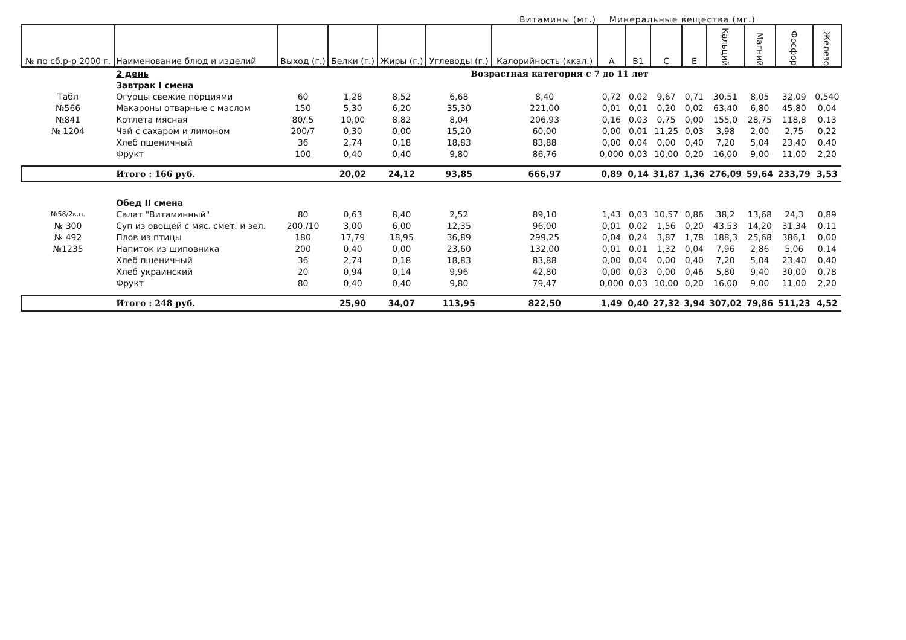Витамины (мг.) Минеральные вещества (мг.)
| № по сб.р-р 2000 г. | Наименование блюд и изделий | Выход (г.) | Белки (г.) | Жиры (г.) | Углеводы (г.) | Калорийность (ккал.) | А | В1 | С | Е | Кальций | Магний | Фосфор | Железо |
| --- | --- | --- | --- | --- | --- | --- | --- | --- | --- | --- | --- | --- | --- | --- |
| | 2 день | Возрастная категория с 7 до 11 лет | | | | | | | | | | | | |
| | Завтрак I смена | | | | | | | | | | | | | |
| Табл | Огурцы свежие порциями | 60 | 1,28 | 8,52 | 6,68 | 8,40 | 0,72 | 0,02 | 9,67 | 0,71 | 30,51 | 8,05 | 32,09 | 0,540 |
| №566 | Макароны отварные с маслом | 150 | 5,30 | 6,20 | 35,30 | 221,00 | 0,01 | 0,01 | 0,20 | 0,02 | 63,40 | 6,80 | 45,80 | 0,04 |
| №841 | Котлета мясная | 80/.5 | 10,00 | 8,82 | 8,04 | 206,93 | 0,16 | 0,03 | 0,75 | 0,00 | 155,0 | 28,75 | 118,8 | 0,13 |
| № 1204 | Чай с сахаром и лимоном | 200/7 | 0,30 | 0,00 | 15,20 | 60,00 | 0,00 | 0,01 | 11,25 | 0,03 | 3,98 | 2,00 | 2,75 | 0,22 |
| | Хлеб пшеничный | 36 | 2,74 | 0,18 | 18,83 | 83,88 | 0,00 | 0,04 | 0,00 | 0,40 | 7,20 | 5,04 | 23,40 | 0,40 |
| | Фрукт | 100 | 0,40 | 0,40 | 9,80 | 86,76 | 0,000 | 0,03 | 10,00 | 0,20 | 16,00 | 9,00 | 11,00 | 2,20 |
| | Итого : 166 руб. | | 20,02 | 24,12 | 93,85 | 666,97 | 0,89 | 0,14 | 31,87 | 1,36 | 276,09 | 59,64 | 233,79 | 3,53 |
| | Обед II смена | | | | | | | | | | | | | |
| №58/2к.п. | Салат "Витаминный" | 80 | 0,63 | 8,40 | 2,52 | 89,10 | 1,43 | 0,03 | 10,57 | 0,86 | 38,2 | 13,68 | 24,3 | 0,89 |
| № 300 | Суп из овощей с мяс. смет. и зел. | 200./10 | 3,00 | 6,00 | 12,35 | 96,00 | 0,01 | 0,02 | 1,56 | 0,20 | 43,53 | 14,20 | 31,34 | 0,11 |
| № 492 | Плов из птицы | 180 | 17,79 | 18,95 | 36,89 | 299,25 | 0,04 | 0,24 | 3,87 | 1,78 | 188,3 | 25,68 | 386,1 | 0,00 |
| №1235 | Напиток из шиповника | 200 | 0,40 | 0,00 | 23,60 | 132,00 | 0,01 | 0,01 | 1,32 | 0,04 | 7,96 | 2,86 | 5,06 | 0,14 |
| | Хлеб пшеничный | 36 | 2,74 | 0,18 | 18,83 | 83,88 | 0,00 | 0,04 | 0,00 | 0,40 | 7,20 | 5,04 | 23,40 | 0,40 |
| | Хлеб украинский | 20 | 0,94 | 0,14 | 9,96 | 42,80 | 0,00 | 0,03 | 0,00 | 0,46 | 5,80 | 9,40 | 30,00 | 0,78 |
| | Фрукт | 80 | 0,40 | 0,40 | 9,80 | 79,47 | 0,000 | 0,03 | 10,00 | 0,20 | 16,00 | 9,00 | 11,00 | 2,20 |
| | Итого : 248 руб. | | 25,90 | 34,07 | 113,95 | 822,50 | 1,49 | 0,40 | 27,32 | 3,94 | 307,02 | 79,86 | 511,23 | 4,52 |